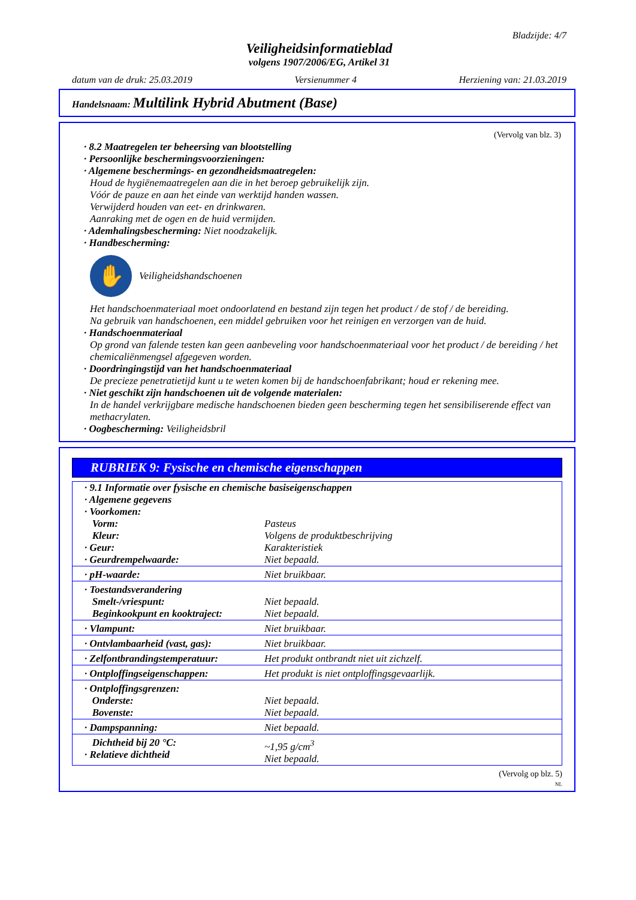Bladzijde: 4/7
Veiligheidsinformatieblad
volgens 1907/2006/EG, Artikel 31
datum van de druk: 25.03.2019 Versienummer 4 Herziening van: 21.03.2019
Handelsnaam: Multilink Hybrid Abutment (Base)
(Vervolg van blz. 3)
· 8.2 Maatregelen ter beheersing van blootstelling
· Persoonlijke beschermingsvoorzieningen:
· Algemene beschermings- en gezondheidsmaatregelen:
Houd de hygiënemaatregelen aan die in het beroep gebruikelijk zijn.
Vóór de pauze en aan het einde van werktijd handen wassen.
Verwijderd houden van eet- en drinkwaren.
Aanraking met de ogen en de huid vermijden.
· Ademhalingsbescherming: Niet noodzakelijk.
· Handbescherming:
✋
Veiligheidshandschoenen
Het handschoenmateriaal moet ondoorlatend en bestand zijn tegen het product / de stof / de bereiding.
Na gebruik van handschoenen, een middel gebruiken voor het reinigen en verzorgen van de huid.
· Handschoenmateriaal
Op grond van falende testen kan geen aanbeveling voor handschoenmateriaal voor het product / de bereiding / het chemicaliënmengsel afgegeven worden.
· Doordringingstijd van het handschoenmateriaal
De precieze penetratietijd kunt u te weten komen bij de handschoenfabrikant; houd er rekening mee.
· Niet geschikt zijn handschoenen uit de volgende materialen:
In de handel verkrijgbare medische handschoenen bieden geen bescherming tegen het sensibiliserende effect van methacrylaten.
· Oogbescherming: Veiligheidsbril
RUBRIEK 9: Fysische en chemische eigenschappen
| · 9.1 Informatie over fysische en chemische basiseigenschappen · Algemene gegevens · Voorkomen: | |
| Vorm: | Pasteus |
| Kleur: | Volgens de produktbeschrijving |
| · Geur: | Karakteristiek |
| · Geurdrempelwaarde: | Niet bepaald. |
| · pH-waarde: | Niet bruikbaar. |
| · Toestandsverandering Smelt-/vriespunt: Beginkookpunt en kooktraject: | Niet bepaald. Niet bepaald. |
| · Vlampunt: | Niet bruikbaar. |
| · Ontvlambaarheid (vast, gas): | Niet bruikbaar. |
| · Zelfontbrandingstemperatuur: | Het produkt ontbrandt niet uit zichzelf. |
| · Ontploffingseigenschappen: | Het produkt is niet ontploffingsgevaarlijk. |
| · Ontploffingsgrenzen: Onderste: Bovenste: | Niet bepaald. Niet bepaald. |
| · Dampspanning: | Niet bepaald. |
| Dichtheid bij 20 °C: · Relatieve dichtheid | ~1,95 g/cm<sup>3</sup> Niet bepaald. |
(Vervolg op blz. 5)
NL